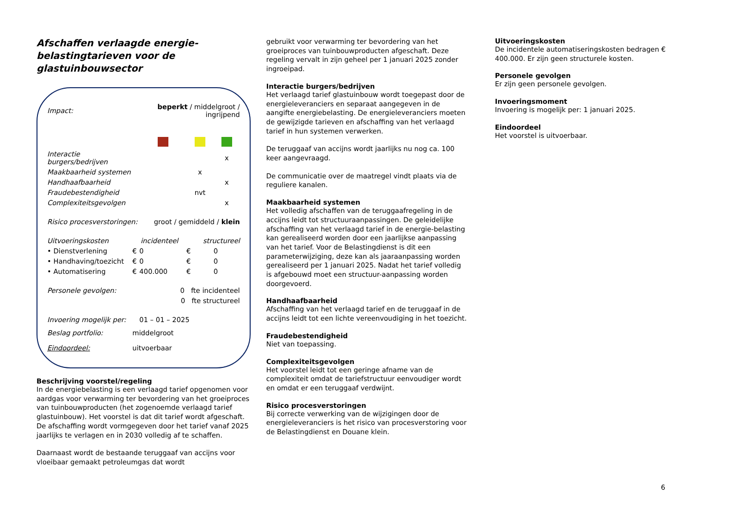Afschaffen verlaagde energie-
belastingtarieven voor de
glastuinbouwsector
| Impact: | | beperkt / middelgroot / ingrijpend | | | |
| Interactie burgers/bedrijven | | | | | x |
| Maakbaarheid systemen | | | | x | |
| Handhaafbaarheid | | | | | x |
| Fraudebestendigheid | | | | nvt | |
| Complexiteitsgevolgen | | | | | x |
| Risico procesverstoringen: | | | groot / gemiddeld / klein | | |
| Uitvoeringskosten | | incidenteel | | structureel | |
| • Dienstverlening | | € | 0 | € | 0 |
| • Handhaving/toezicht | | € | 0 | € | 0 |
| • Automatisering | | € | 400.000 | € | 0 |
| Personele gevolgen: | | | 0 fte incidenteel | | |
| | | | 0 fte structureel | | |
| Invoering mogelijk per: | | | 01 – 01 – 2025 | | |
| Beslag portfolio: | middelgroot | | | | |
| Eindoordeel: | uitvoerbaar | | | | |
Beschrijving voorstel/regeling
In de energiebelasting is een verlaagd tarief opgenomen voor aardgas voor verwarming ter bevordering van het groeiproces van tuinbouwproducten (het zogenoemde verlaagd tarief glastuinbouw). Het voorstel is dat dit tarief wordt afgeschaft. De afschaffing wordt vormgegeven door het tarief vanaf 2025 jaarlijks te verlagen en in 2030 volledig af te schaffen.
Daarnaast wordt de bestaande teruggaaf van accijns voor vloeibaar gemaakt petroleumgas dat wordt
gebruikt voor verwarming ter bevordering van het groeiproces van tuinbouwproducten afgeschaft. Deze regeling vervalt in zijn geheel per 1 januari 2025 zonder ingroeipad.
Interactie burgers/bedrijven
Het verlaagd tarief glastuinbouw wordt toegepast door de energieleveranciers en separaat aangegeven in de aangifte energiebelasting. De energieleveranciers moeten de gewijzigde tarieven en afschaffing van het verlaagd tarief in hun systemen verwerken.
De teruggaaf van accijns wordt jaarlijks nu nog ca. 100 keer aangevraagd.
De communicatie over de maatregel vindt plaats via de reguliere kanalen.
Maakbaarheid systemen
Het volledig afschaffen van de teruggaafregeling in de accijns leidt tot structuuraanpassingen. De geleidelijke afschaffing van het verlaagd tarief in de energie-belasting kan gerealiseerd worden door een jaarlijkse aanpassing van het tarief. Voor de Belastingdienst is dit een parameterwijziging, deze kan als jaaraanpassing worden gerealiseerd per 1 januari 2025. Nadat het tarief volledig is afgebouwd moet een structuur-aanpassing worden doorgevoerd.
Handhaafbaarheid
Afschaffing van het verlaagd tarief en de teruggaaf in de accijns leidt tot een lichte vereenvoudiging in het toezicht.
Fraudebestendigheid
Niet van toepassing.
Complexiteitsgevolgen
Het voorstel leidt tot een geringe afname van de complexiteit omdat de tariefstructuur eenvoudiger wordt en omdat er een teruggaaf verdwijnt.
Risico procesverstoringen
Bij correcte verwerking van de wijzigingen door de energieleveranciers is het risico van procesverstoring voor de Belastingdienst en Douane klein.
Uitvoeringskosten
De incidentele automatiseringskosten bedragen € 400.000. Er zijn geen structurele kosten.
Personele gevolgen
Er zijn geen personele gevolgen.
Invoeringsmoment
Invoering is mogelijk per: 1 januari 2025.
Eindoordeel
Het voorstel is uitvoerbaar.
6